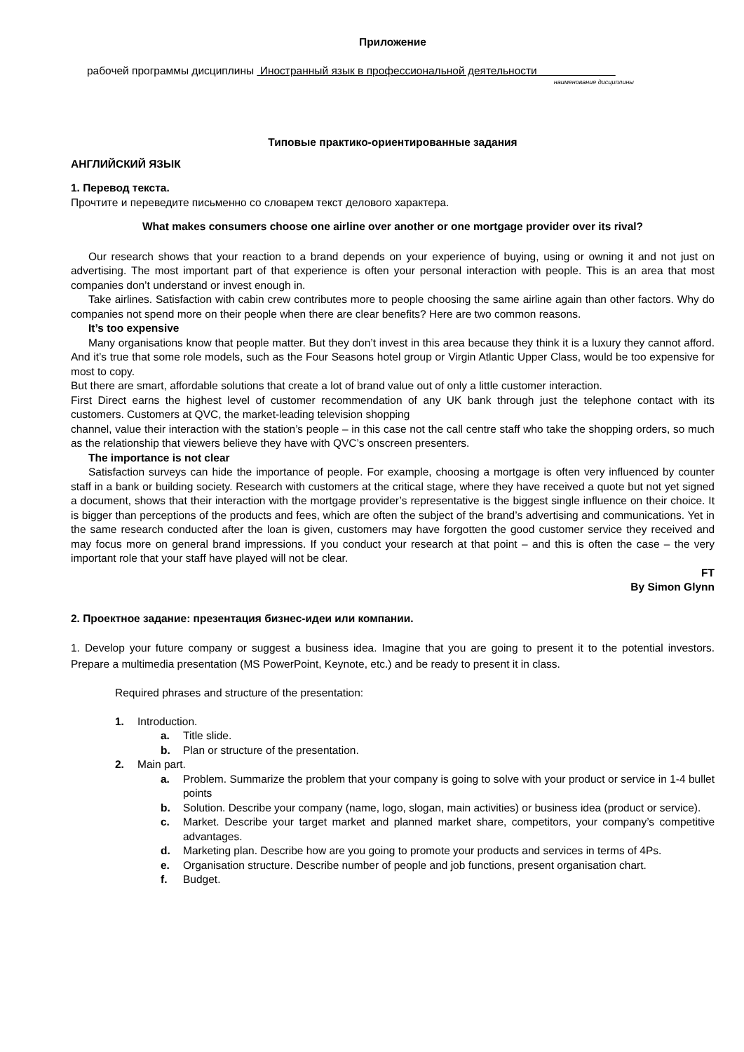Приложение
рабочей программы дисциплины Иностранный язык в профессиональной деятельности
наименование дисциплины
Типовые практико-ориентированные задания
АНГЛИЙСКИЙ ЯЗЫК
1. Перевод текста.
Прочтите и переведите письменно со словарем текст делового характера.
What makes consumers choose one airline over another or one mortgage provider over its rival?
Our research shows that your reaction to a brand depends on your experience of buying, using or owning it and not just on advertising. The most important part of that experience is often your personal interaction with people. This is an area that most companies don’t understand or invest enough in.
Take airlines. Satisfaction with cabin crew contributes more to people choosing the same airline again than other factors. Why do companies not spend more on their people when there are clear benefits? Here are two common reasons.
It’s too expensive
Many organisations know that people matter. But they don’t invest in this area because they think it is a luxury they cannot afford. And it’s true that some role models, such as the Four Seasons hotel group or Virgin Atlantic Upper Class, would be too expensive for most to copy.
But there are smart, affordable solutions that create a lot of brand value out of only a little customer interaction.
First Direct earns the highest level of customer recommendation of any UK bank through just the telephone contact with its customers. Customers at QVC, the market-leading television shopping
channel, value their interaction with the station’s people – in this case not the call centre staff who take the shopping orders, so much as the relationship that viewers believe they have with QVC’s onscreen presenters.
The importance is not clear
Satisfaction surveys can hide the importance of people. For example, choosing a mortgage is often very influenced by counter staff in a bank or building society. Research with customers at the critical stage, where they have received a quote but not yet signed a document, shows that their interaction with the mortgage provider’s representative is the biggest single influence on their choice. It is bigger than perceptions of the products and fees, which are often the subject of the brand’s advertising and communications. Yet in the same research conducted after the loan is given, customers may have forgotten the good customer service they received and may focus more on general brand impressions. If you conduct your research at that point – and this is often the case – the very important role that your staff have played will not be clear.
FT
By Simon Glynn
2. Проектное задание: презентация бизнес-идеи или компании.
1. Develop your future company or suggest a business idea. Imagine that you are going to present it to the potential investors. Prepare a multimedia presentation (MS PowerPoint, Keynote, etc.) and be ready to present it in class.
Required phrases and structure of the presentation:
1. Introduction.
a. Title slide.
b. Plan or structure of the presentation.
2. Main part.
a. Problem. Summarize the problem that your company is going to solve with your product or service in 1-4 bullet points
b. Solution. Describe your company (name, logo, slogan, main activities) or business idea (product or service).
c. Market. Describe your target market and planned market share, competitors, your company’s competitive advantages.
d. Marketing plan. Describe how are you going to promote your products and services in terms of 4Ps.
e. Organisation structure. Describe number of people and job functions, present organisation chart.
f. Budget.